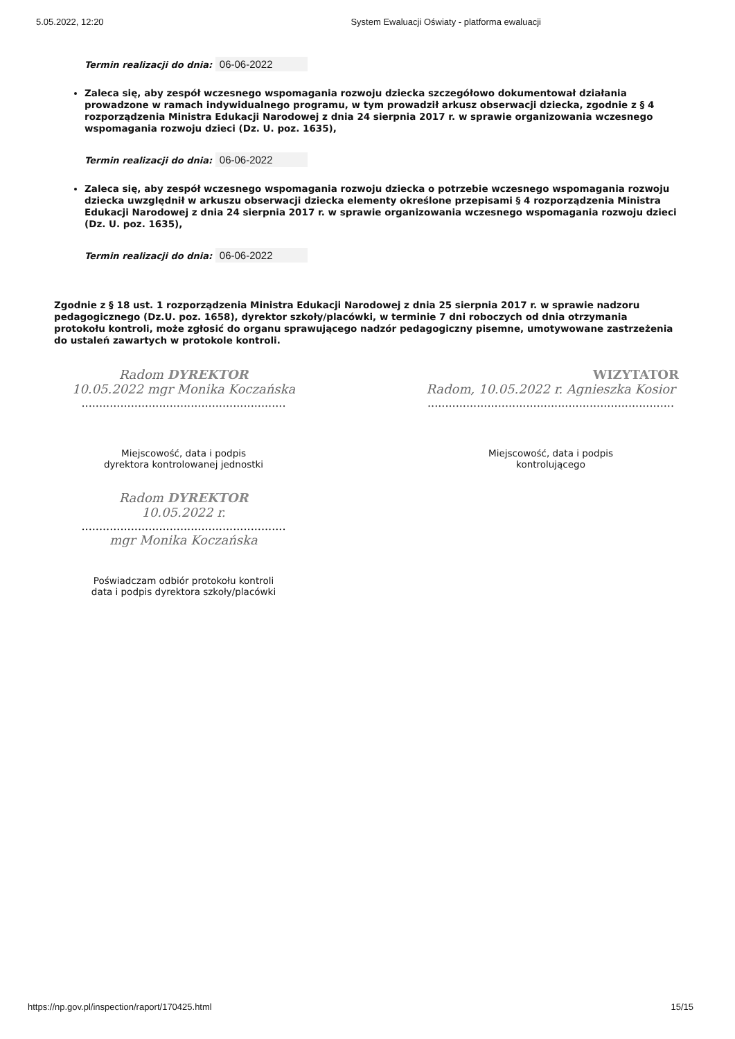5.05.2022, 12:20 System Ewaluacji Oświaty - platforma ewaluacji
Termin realizacji do dnia: 06-06-2022
Zaleca się, aby zespół wczesnego wspomagania rozwoju dziecka szczegółowo dokumentował działania prowadzone w ramach indywidualnego programu, w tym prowadził arkusz obserwacji dziecka, zgodnie z § 4 rozporządzenia Ministra Edukacji Narodowej z dnia 24 sierpnia 2017 r. w sprawie organizowania wczesnego wspomagania rozwoju dzieci (Dz. U. poz. 1635),
Termin realizacji do dnia: 06-06-2022
Zaleca się, aby zespół wczesnego wspomagania rozwoju dziecka o potrzebie wczesnego wspomagania rozwoju dziecka uwzględnił w arkuszu obserwacji dziecka elementy określone przepisami § 4 rozporządzenia Ministra Edukacji Narodowej z dnia 24 sierpnia 2017 r. w sprawie organizowania wczesnego wspomagania rozwoju dzieci (Dz. U. poz. 1635),
Termin realizacji do dnia: 06-06-2022
Zgodnie z § 18 ust. 1 rozporządzenia Ministra Edukacji Narodowej z dnia 25 sierpnia 2017 r. w sprawie nadzoru pedagogicznego (Dz.U. poz. 1658), dyrektor szkoły/placówki, w terminie 7 dni roboczych od dnia otrzymania protokołu kontroli, może zgłosić do organu sprawującego nadzór pedagogiczny pisemne, umotywowane zastrzeżenia do ustaleń zawartych w protokole kontroli.
Radom DYREKTOR
10.05.2022 mgr Monika Koczańska
..........................................................
Miejscowość, data i podpis
dyrektora kontrolowanej jednostki
WIZYTATOR
Radom, 10.05.2022 r. Agnieszka Kosior
......................................................................
Miejscowość, data i podpis
kontrolującego
Radom DYREKTOR
10.05.2022 r.
..........................................................
mgr Monika Koczańska
Poświadczam odbiór protokołu kontroli
data i podpis dyrektora szkoły/placówki
https://np.gov.pl/inspection/raport/170425.html 15/15